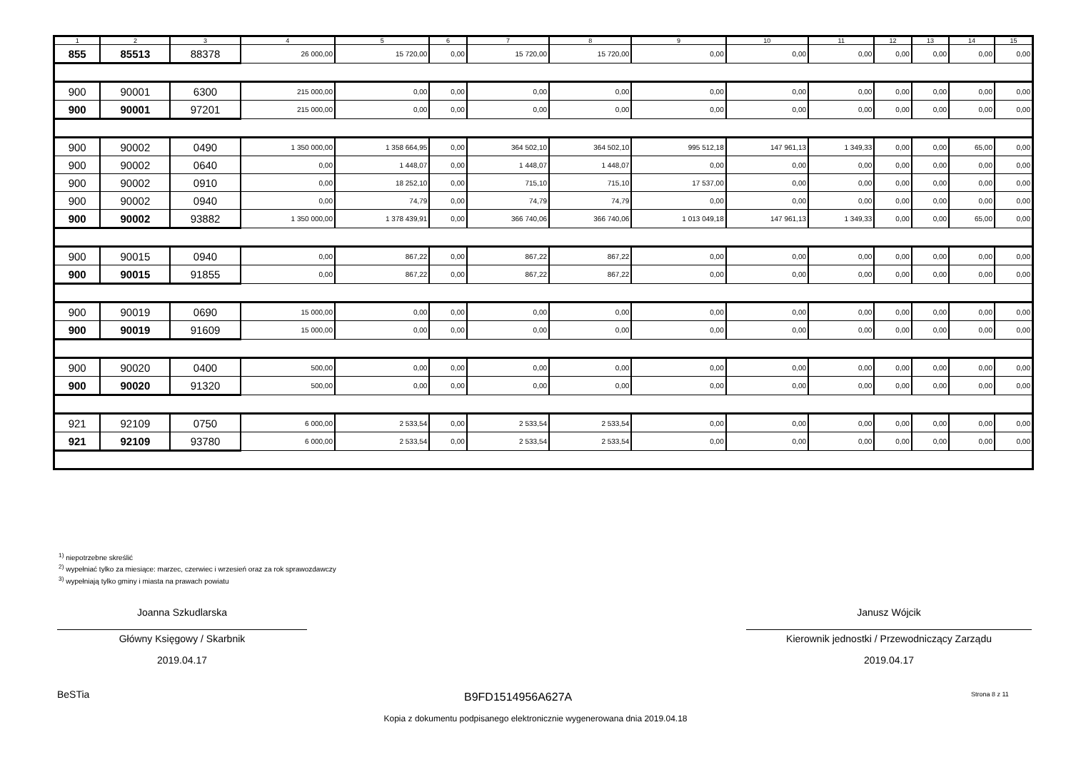| 1 | 2 | 3 | 4 | 5 | 6 | 7 | 8 | 9 | 10 | 11 | 12 | 13 | 14 | 15 |
| --- | --- | --- | --- | --- | --- | --- | --- | --- | --- | --- | --- | --- | --- | --- |
| 855 | 85513 | 88378 | 26 000,00 | 15 720,00 | 0,00 | 15 720,00 | 15 720,00 | 0,00 | 0,00 | 0,00 | 0,00 | 0,00 | 0,00 | 0,00 |
| 900 | 90001 | 6300 | 215 000,00 | 0,00 | 0,00 | 0,00 | 0,00 | 0,00 | 0,00 | 0,00 | 0,00 | 0,00 | 0,00 | 0,00 |
| 900 | 90001 | 97201 | 215 000,00 | 0,00 | 0,00 | 0,00 | 0,00 | 0,00 | 0,00 | 0,00 | 0,00 | 0,00 | 0,00 | 0,00 |
| 900 | 90002 | 0490 | 1 350 000,00 | 1 358 664,95 | 0,00 | 364 502,10 | 364 502,10 | 995 512,18 | 147 961,13 | 1 349,33 | 0,00 | 0,00 | 65,00 | 0,00 |
| 900 | 90002 | 0640 | 0,00 | 1 448,07 | 0,00 | 1 448,07 | 1 448,07 | 0,00 | 0,00 | 0,00 | 0,00 | 0,00 | 0,00 | 0,00 |
| 900 | 90002 | 0910 | 0,00 | 18 252,10 | 0,00 | 715,10 | 715,10 | 17 537,00 | 0,00 | 0,00 | 0,00 | 0,00 | 0,00 | 0,00 |
| 900 | 90002 | 0940 | 0,00 | 74,79 | 0,00 | 74,79 | 74,79 | 0,00 | 0,00 | 0,00 | 0,00 | 0,00 | 0,00 | 0,00 |
| 900 | 90002 | 93882 | 1 350 000,00 | 1 378 439,91 | 0,00 | 366 740,06 | 366 740,06 | 1 013 049,18 | 147 961,13 | 1 349,33 | 0,00 | 0,00 | 65,00 | 0,00 |
| 900 | 90015 | 0940 | 0,00 | 867,22 | 0,00 | 867,22 | 867,22 | 0,00 | 0,00 | 0,00 | 0,00 | 0,00 | 0,00 | 0,00 |
| 900 | 90015 | 91855 | 0,00 | 867,22 | 0,00 | 867,22 | 867,22 | 0,00 | 0,00 | 0,00 | 0,00 | 0,00 | 0,00 | 0,00 |
| 900 | 90019 | 0690 | 15 000,00 | 0,00 | 0,00 | 0,00 | 0,00 | 0,00 | 0,00 | 0,00 | 0,00 | 0,00 | 0,00 | 0,00 |
| 900 | 90019 | 91609 | 15 000,00 | 0,00 | 0,00 | 0,00 | 0,00 | 0,00 | 0,00 | 0,00 | 0,00 | 0,00 | 0,00 | 0,00 |
| 900 | 90020 | 0400 | 500,00 | 0,00 | 0,00 | 0,00 | 0,00 | 0,00 | 0,00 | 0,00 | 0,00 | 0,00 | 0,00 | 0,00 |
| 900 | 90020 | 91320 | 500,00 | 0,00 | 0,00 | 0,00 | 0,00 | 0,00 | 0,00 | 0,00 | 0,00 | 0,00 | 0,00 | 0,00 |
| 921 | 92109 | 0750 | 6 000,00 | 2 533,54 | 0,00 | 2 533,54 | 2 533,54 | 0,00 | 0,00 | 0,00 | 0,00 | 0,00 | 0,00 | 0,00 |
| 921 | 92109 | 93780 | 6 000,00 | 2 533,54 | 0,00 | 2 533,54 | 2 533,54 | 0,00 | 0,00 | 0,00 | 0,00 | 0,00 | 0,00 | 0,00 |
<sup>1)</sup> niepotrzebne skreślić
<sup>2)</sup> wypełniać tylko za miesiące: marzec, czerwiec i wrzesień oraz za rok sprawozdawczy
<sup>3)</sup> wypełniają tylko gminy i miasta na prawach powiatu
Joanna Szkudlarska
Główny Księgowy / Skarbnik
2019.04.17
Janusz Wójcik
Kierownik jednostki / Przewodniczący Zarządu
2019.04.17
BeSTia B9FD1514956A627A Strona 8 z 11
Kopia z dokumentu podpisanego elektronicznie wygenerowana dnia 2019.04.18